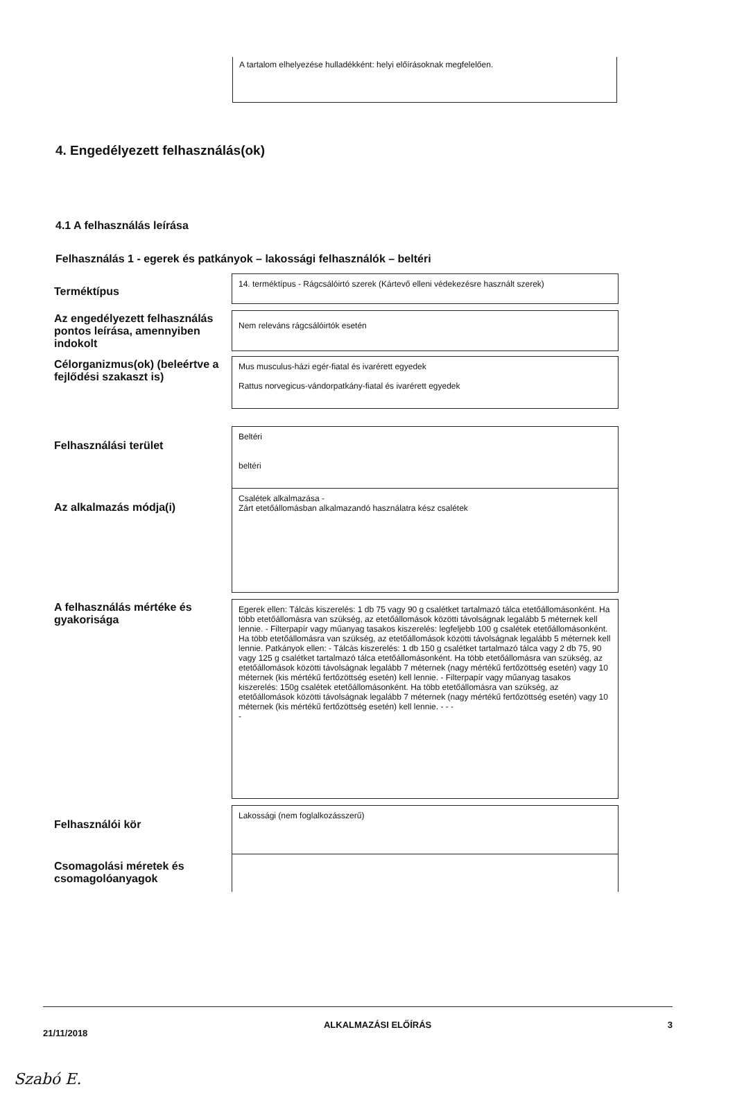A tartalom elhelyezése hulladékként: helyi előírásoknak megfelelően.
4. Engedélyezett felhasználás(ok)
4.1 A felhasználás leírása
Felhasználás 1 - egerek és patkányok – lakossági felhasználók – beltéri
| Terméktípus | 14. terméktípus - Rágcsálóirtó szerek (Kártevő elleni védekezésre használt szerek) |
| Az engedélyezett felhasználás pontos leírása, amennyiben indokolt | Nem releváns rágcsálóirtók esetén |
| Célorganizmus(ok) (beleértve a fejlődési szakaszt is) | Mus musculus-házi egér-fiatal és ivarérett egyedek Rattus norvegicus-vándorpatkány-fiatal és ivarérett egyedek |
| Felhasználási terület | Beltéri beltéri |
| Az alkalmazás módja(i) | Csalétek alkalmazása - Zárt etetőállomásban alkalmazandó használatra kész csalétek |
| A felhasználás mértéke és gyakorisága | Egerek ellen: Tálcás kiszerelés: 1 db 75 vagy 90 g csalétket tartalmazó tálca etetőállomásonként. Ha több etetőállomásra van szükség, az etetőállomások közötti távolságnak legalább 5 méternek kell lennie. - Filterpapír vagy műanyag tasakos kiszerelés: legfeljebb 100 g csalétek etetőállomásonként. Ha több etetőállomásra van szükség, az etetőállomások közötti távolságnak legalább 5 méternek kell lennie. Patkányok ellen: - Tálcás kiszerelés: 1 db 150 g csalétket tartalmazó tálca vagy 2 db 75, 90 vagy 125 g csalétket tartalmazó tálca etetőállomásonként. Ha több etetőállomásra van szükség, az etetőállomások közötti távolságnak legalább 7 méternek (nagy mértékű fertőzöttség esetén) vagy 10 méternek (kis mértékű fertőzöttség esetén) kell lennie. - Filterpapír vagy műanyag tasakos kiszerelés: 150g csalétek etetőállomásonként. Ha több etetőállomásra van szükség, az etetőállomások közötti távolságnak legalább 7 méternek (nagy mértékű fertőzöttség esetén) vagy 10 méternek (kis mértékű fertőzöttség esetén) kell lennie. - - - - |
| Felhasználói kör | Lakossági (nem foglalkozásszerű) |
| Csomagolási méretek és csomagolóanyagok | |
21/11/2018 ALKALMAZÁSI ELŐÍRÁS 3
Szabó E.